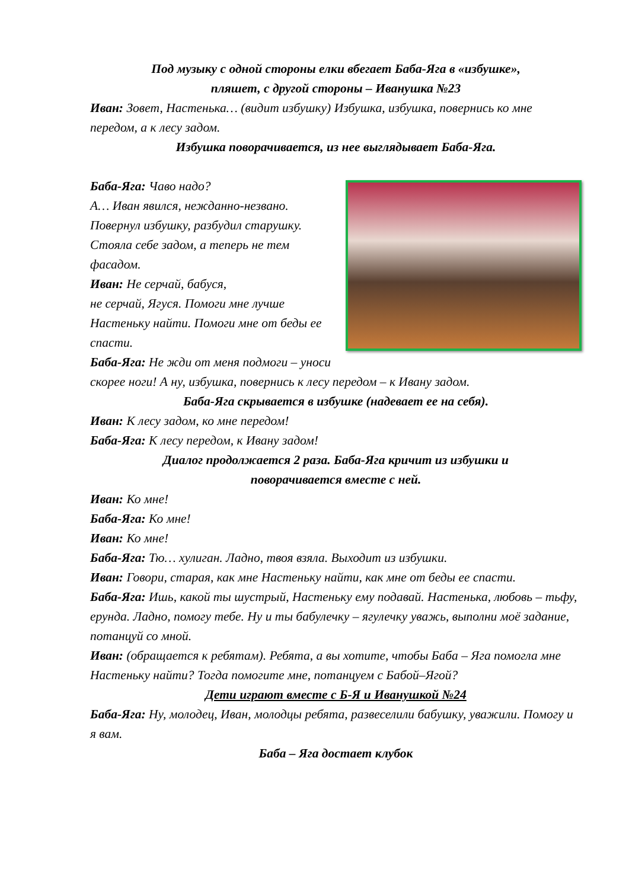Под музыку с одной стороны елки вбегает Баба-Яга в «избушке»,
пляшет, с другой стороны – Иванушка №23
Иван: Зовет, Настенька… (видит избушку) Избушка, избушка, повернись ко мне передом, а к лесу задом.
Избушка поворачивается, из нее выглядывает Баба-Яга.
Баба-Яга: Чаво надо?
А… Иван явился, нежданно-незвано. Повернул избушку, разбудил старушку. Стояла себе задом, а теперь не тем фасадом.
Иван: Не серчай, бабуся,
не серчай, Ягуся. Помоги мне лучше Настеньку найти. Помоги мне от беды ее спасти.
Баба-Яга: Не жди от меня подмоги – уноси скорее ноги! А ну, избушка, повернись к лесу передом – к Ивану задом.
Баба-Яга скрывается в избушке (надевает ее на себя).
Иван: К лесу задом, ко мне передом!
Баба-Яга: К лесу передом, к Ивану задом!
Диалог продолжается 2 раза. Баба-Яга кричит из избушки и
поворачивается вместе с ней.
Иван: Ко мне!
Баба-Яга: Ко мне!
Иван: Ко мне!
Баба-Яга: Тю… хулиган. Ладно, твоя взяла. Выходит из избушки.
Иван: Говори, старая, как мне Настеньку найти, как мне от беды ее спасти.
Баба-Яга: Ишь, какой ты шустрый, Настеньку ему подавай. Настенька, любовь – тьфу, ерунда. Ладно, помогу тебе. Ну и ты бабулечку – ягулечку уважь, выполни моё задание, потанцуй со мной.
Иван: (обращается к ребятам). Ребята, а вы хотите, чтобы Баба – Яга помогла мне Настеньку найти? Тогда помогите мне, потанцуем с Бабой–Ягой?
Дети играют вместе с Б-Я и Иванушкой №24
Баба-Яга: Ну, молодец, Иван, молодцы ребята, развеселили бабушку, уважили. Помогу и я вам.
Баба – Яга достает клубок